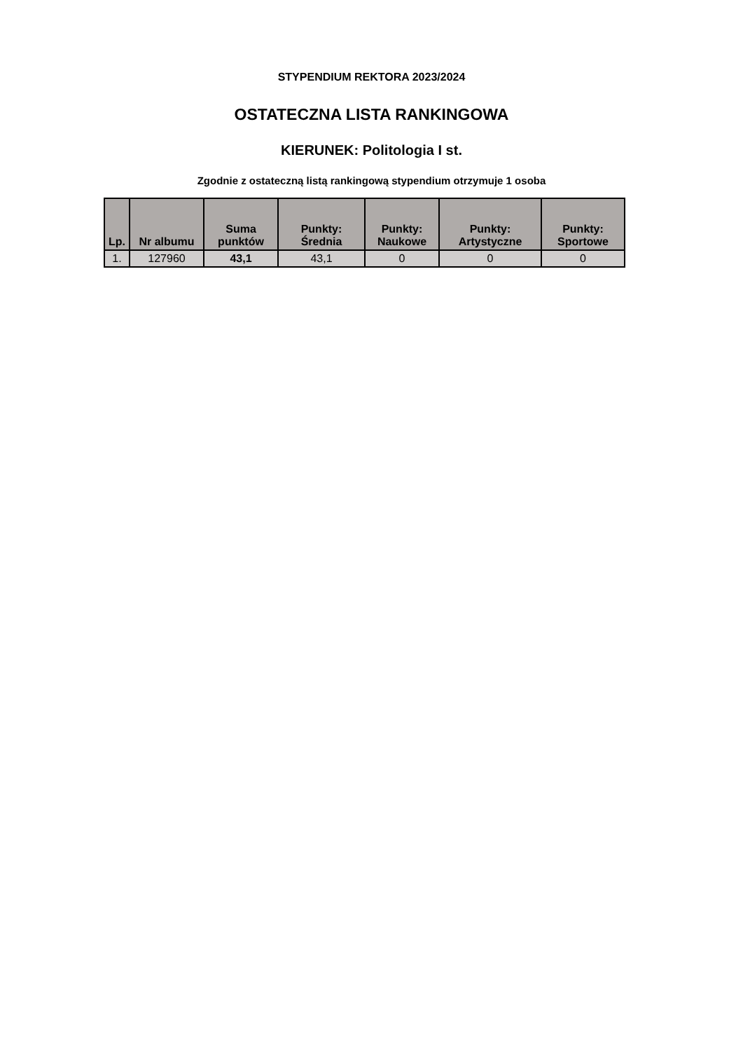STYPENDIUM REKTORA 2023/2024
OSTATECZNA LISTA RANKINGOWA
KIERUNEK: Politologia I st.
Zgodnie z ostateczną listą rankingową stypendium otrzymuje 1 osoba
| Lp. | Nr albumu | Suma punktów | Punkty: Średnia | Punkty: Naukowe | Punkty: Artystyczne | Punkty: Sportowe |
| --- | --- | --- | --- | --- | --- | --- |
| 1. | 127960 | 43,1 | 43,1 | 0 | 0 | 0 |